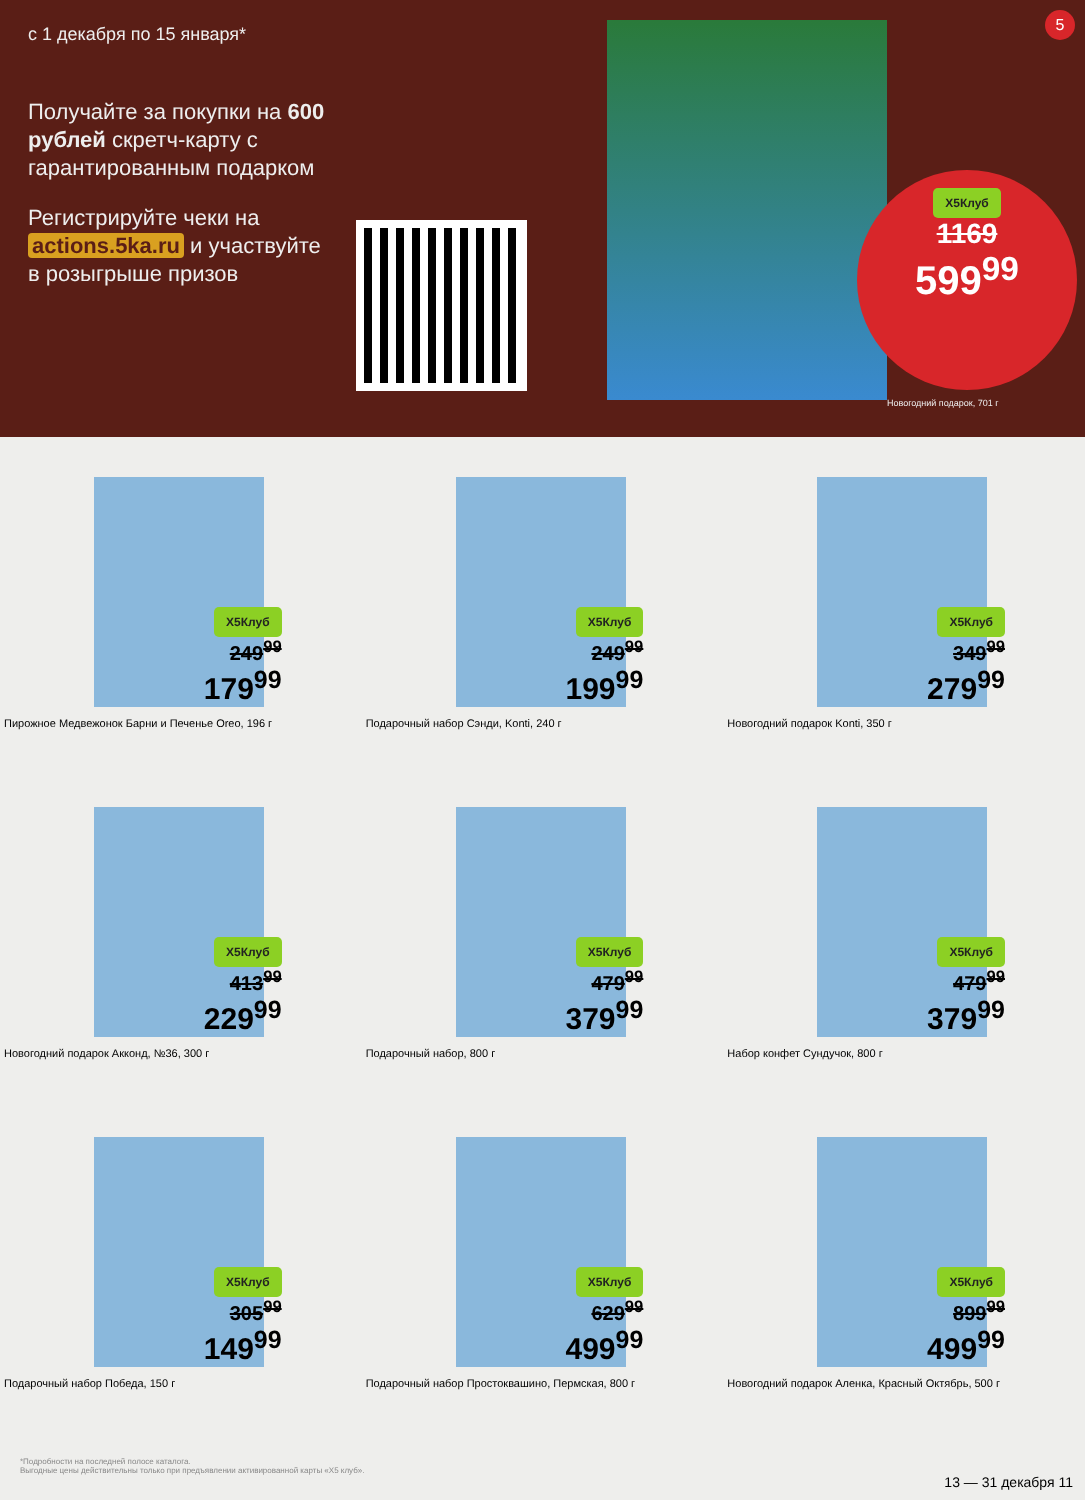с 1 декабря по 15 января*
Получайте за покупки на 600 рублей скретч-карту с гарантированным подарком
Регистрируйте чеки на actions.5ka.ru и участвуйте в розыгрыше призов
X5Клуб
1169
599<sup>99</sup>
Новогодний подарок, 701 г
5
X5Клуб
249<sup>99</sup>
179<sup>99</sup>
Пирожное Медвежонок Барни и Печенье Oreo, 196 г
X5Клуб
249<sup>99</sup>
199<sup>99</sup>
Подарочный набор Сэнди, Konti, 240 г
X5Клуб
349<sup>99</sup>
279<sup>99</sup>
Новогодний подарок Konti, 350 г
X5Клуб
413<sup>99</sup>
229<sup>99</sup>
Новогодний подарок Акконд, №36, 300 г
X5Клуб
479<sup>99</sup>
379<sup>99</sup>
Подарочный набор, 800 г
X5Клуб
479<sup>99</sup>
379<sup>99</sup>
Набор конфет Сундучок, 800 г
X5Клуб
305<sup>99</sup>
149<sup>99</sup>
Подарочный набор Победа, 150 г
X5Клуб
629<sup>99</sup>
499<sup>99</sup>
Подарочный набор Простоквашино, Пермская, 800 г
X5Клуб
899<sup>99</sup>
499<sup>99</sup>
Новогодний подарок Аленка, Красный Октябрь, 500 г
*Подробности на последней полосе каталога.
Выгодные цены действительны только при предъявлении активированной карты «X5 клуб».
13 — 31 декабря 11